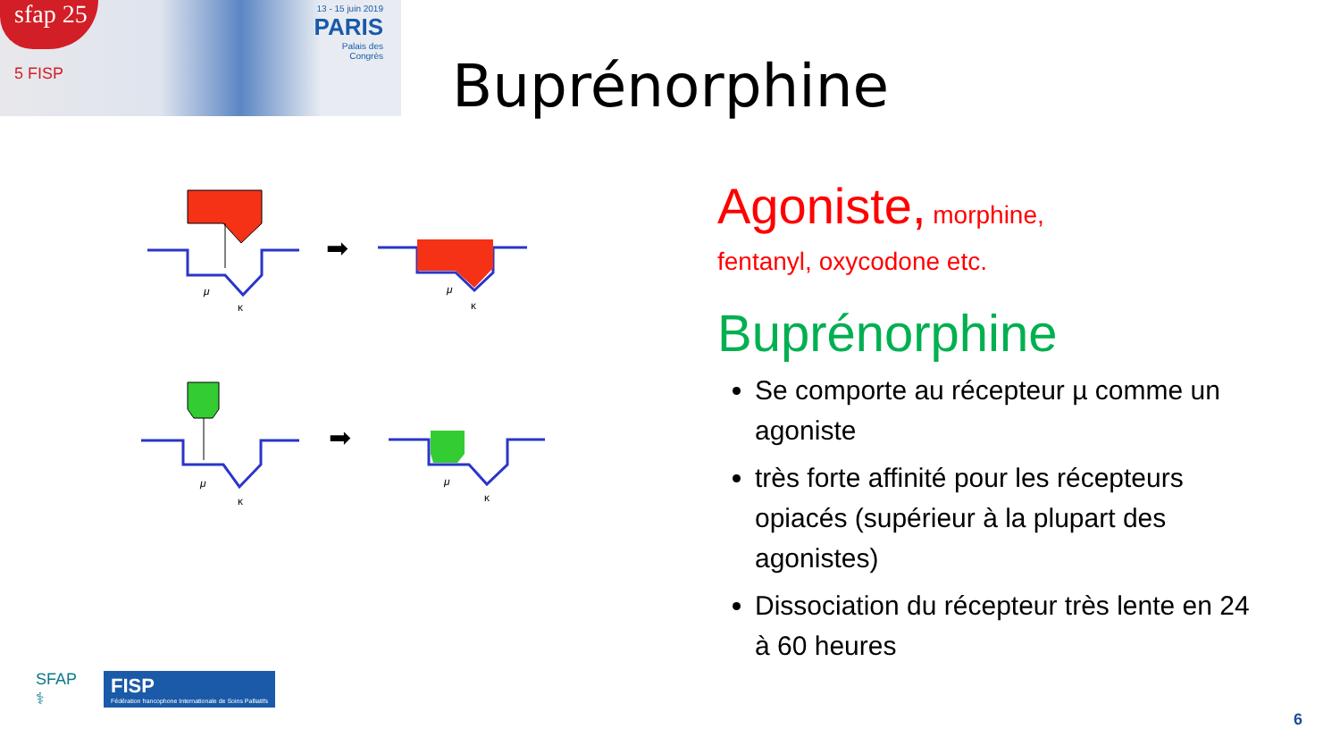sfap 25
5 FISP
13 - 15 juin 2019
PARIS
Palais des
Congrès
Buprénorphine
μ
κ
➡
μ
κ
μ
κ
➡
μ
κ
Agoniste, morphine,
fentanyl, oxycodone etc.
Buprénorphine
Se comporte au récepteur µ comme un agoniste
très forte affinité pour les récepteurs opiacés (supérieur à la plupart des agonistes)
Dissociation du récepteur très lente en 24 à 60 heures
SFAP
⚕
FISP
Fédération francophone Internationale de Soins Palliatifs
6